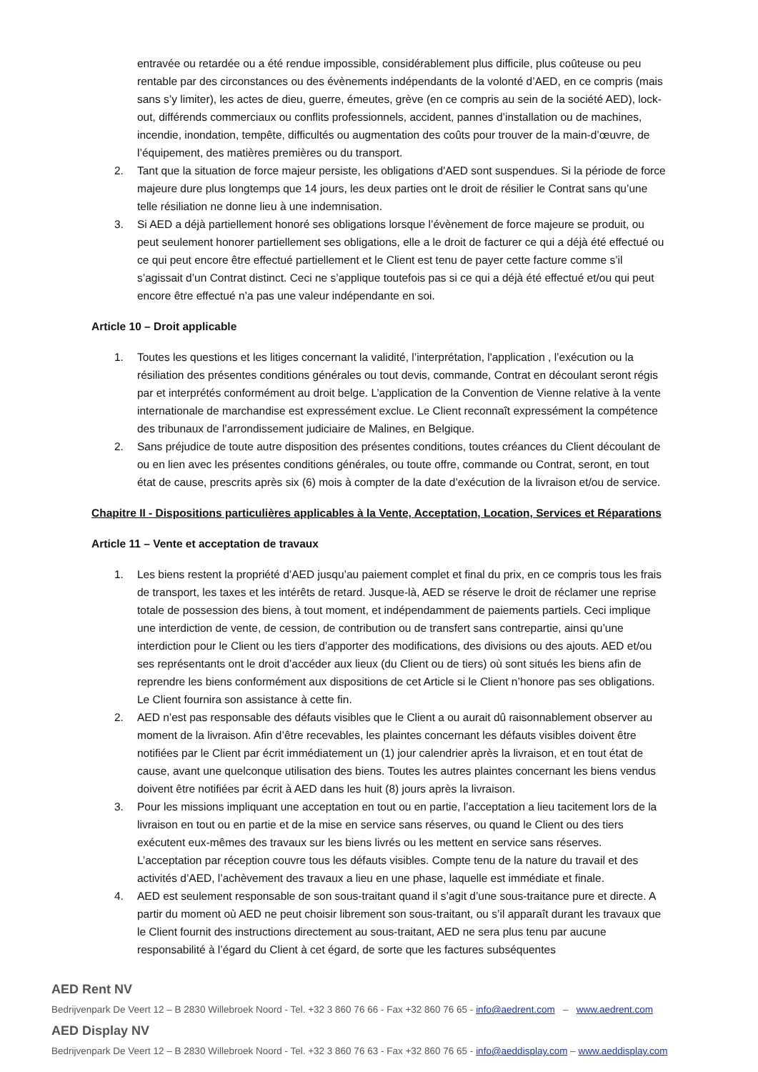entravée ou retardée ou a été rendue impossible, considérablement plus difficile, plus coûteuse ou peu rentable par des circonstances ou des évènements indépendants de la volonté d’AED, en ce compris (mais sans s’y limiter), les actes de dieu, guerre, émeutes, grève (en ce compris au sein de la société AED), lock-out, différends commerciaux ou conflits professionnels, accident, pannes d’installation ou de machines, incendie, inondation, tempête, difficultés ou augmentation des coûts pour trouver de la main-d’œuvre, de l’équipement, des matières premières ou du transport.
2. Tant que la situation de force majeur persiste, les obligations d'AED sont suspendues. Si la période de force majeure dure plus longtemps que 14 jours, les deux parties ont le droit de résilier le Contrat sans qu’une telle résiliation ne donne lieu à une indemnisation.
3. Si AED a déjà partiellement honoré ses obligations lorsque l’évènement de force majeure se produit, ou peut seulement honorer partiellement ses obligations, elle a le droit de facturer ce qui a déjà été effectué ou ce qui peut encore être effectué partiellement et le Client est tenu de payer cette facture comme s’il s’agissait d’un Contrat distinct. Ceci ne s’applique toutefois pas si ce qui a déjà été effectué et/ou qui peut encore être effectué n’a pas une valeur indépendante en soi.
Article 10 – Droit applicable
1. Toutes les questions et les litiges concernant la validité, l’interprétation, l'application , l’exécution ou la résiliation des présentes conditions générales ou tout devis, commande, Contrat en découlant seront régis par et interprétés conformément au droit belge. L’application de la Convention de Vienne relative à la vente internationale de marchandise est expressément exclue. Le Client reconnaît expressément la compétence des tribunaux de l’arrondissement judiciaire de Malines, en Belgique.
2. Sans préjudice de toute autre disposition des présentes conditions, toutes créances du Client découlant de ou en lien avec les présentes conditions générales, ou toute offre, commande ou Contrat, seront, en tout état de cause, prescrits après six (6) mois à compter de la date d’exécution de la livraison et/ou de service.
Chapitre II - Dispositions particulières applicables à la Vente, Acceptation, Location, Services et Réparations
Article 11 – Vente et acceptation de travaux
1. Les biens restent la propriété d’AED jusqu’au paiement complet et final du prix, en ce compris tous les frais de transport, les taxes et les intérêts de retard. Jusque-là, AED se réserve le droit de réclamer une reprise totale de possession des biens, à tout moment, et indépendamment de paiements partiels. Ceci implique une interdiction de vente, de cession, de contribution ou de transfert sans contrepartie, ainsi qu’une interdiction pour le Client ou les tiers d’apporter des modifications, des divisions ou des ajouts. AED et/ou ses représentants ont le droit d’accéder aux lieux (du Client ou de tiers) où sont situés les biens afin de reprendre les biens conformément aux dispositions de cet Article si le Client n’honore pas ses obligations. Le Client fournira son assistance à cette fin.
2. AED n’est pas responsable des défauts visibles que le Client a ou aurait dû raisonnablement observer au moment de la livraison. Afin d’être recevables, les plaintes concernant les défauts visibles doivent être notifiées par le Client par écrit immédiatement un (1) jour calendrier après la livraison, et en tout état de cause, avant une quelconque utilisation des biens. Toutes les autres plaintes concernant les biens vendus doivent être notifiées par écrit à AED dans les huit (8) jours après la livraison.
3. Pour les missions impliquant une acceptation en tout ou en partie, l’acceptation a lieu tacitement lors de la livraison en tout ou en partie et de la mise en service sans réserves, ou quand le Client ou des tiers exécutent eux-mêmes des travaux sur les biens livrés ou les mettent en service sans réserves. L’acceptation par réception couvre tous les défauts visibles. Compte tenu de la nature du travail et des activités d’AED, l’achèvement des travaux a lieu en une phase, laquelle est immédiate et finale.
4. AED est seulement responsable de son sous-traitant quand il s’agit d’une sous-traitance pure et directe. A partir du moment où AED ne peut choisir librement son sous-traitant, ou s’il apparaît durant les travaux que le Client fournit des instructions directement au sous-traitant, AED ne sera plus tenu par aucune responsabilité à l’égard du Client à cet égard, de sorte que les factures subséquentes
AED Rent NV
Bedrijvenpark De Veert 12 – B 2830 Willebroek Noord - Tel. +32 3 860 76 66 - Fax +32 860 76 65 - info@aedrent.com – www.aedrent.com
AED Display NV
Bedrijvenpark De Veert 12 – B 2830 Willebroek Noord - Tel. +32 3 860 76 63 - Fax +32 860 76 65 - info@aeddisplay.com – www.aeddisplay.com